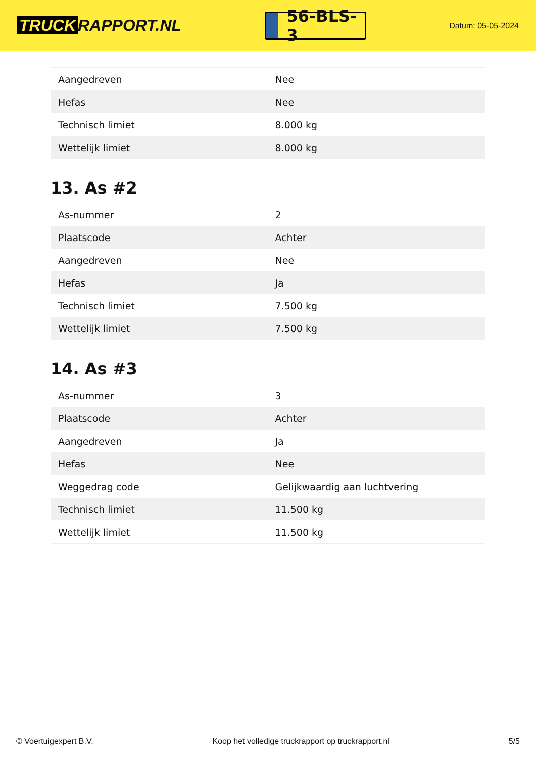TRUCK RAPPORT.NL
56-BLS-3
Datum: 05-05-2024
| Aangedreven | Nee |
| Hefas | Nee |
| Technisch limiet | 8.000 kg |
| Wettelijk limiet | 8.000 kg |
13. As #2
| As-nummer | 2 |
| Plaatscode | Achter |
| Aangedreven | Nee |
| Hefas | Ja |
| Technisch limiet | 7.500 kg |
| Wettelijk limiet | 7.500 kg |
14. As #3
| As-nummer | 3 |
| Plaatscode | Achter |
| Aangedreven | Ja |
| Hefas | Nee |
| Weggedrag code | Gelijkwaardig aan luchtvering |
| Technisch limiet | 11.500 kg |
| Wettelijk limiet | 11.500 kg |
© Voertuigexpert B.V. Koop het volledige truckrapport op truckrapport.nl 5/5